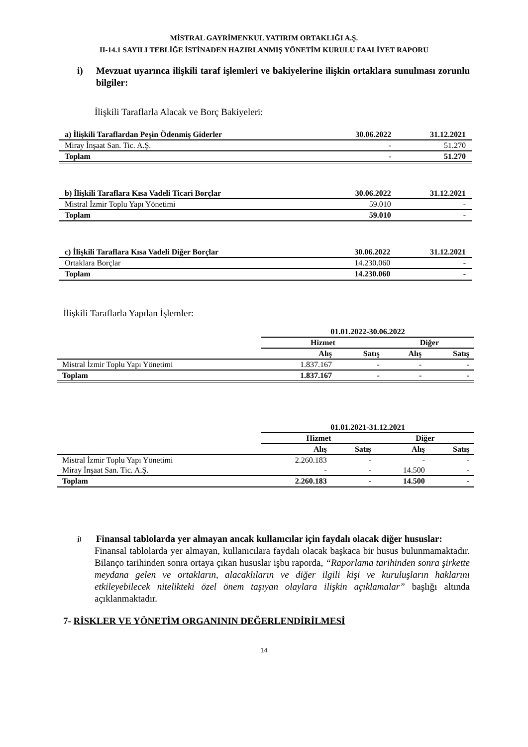MİSTRAL GAYRİMENKUL YATIRIM ORTAKLIĞI A.Ş.
II-14.1 SAYILI TEBLİĞE İSTİNADEN HAZIRLANMIŞ YÖNETİM KURULU FAALİYET RAPORU
i) Mevzuat uyarınca ilişkili taraf işlemleri ve bakiyelerine ilişkin ortaklara sunulması zorunlu bilgiler:
İlişkili Taraflarla Alacak ve Borç Bakiyeleri:
| a) İlişkili Taraflardan Peşin Ödenmiş Giderler | 30.06.2022 | 31.12.2021 |
| Miray İnşaat San. Tic. A.Ş. | - | 51.270 |
| Toplam | - | 51.270 |
| b) İlişkili Taraflara Kısa Vadeli Ticari Borçlar | 30.06.2022 | 31.12.2021 |
| Mistral İzmir Toplu Yapı Yönetimi | 59.010 | - |
| Toplam | 59.010 | - |
| c) İlişkili Taraflara Kısa Vadeli Diğer Borçlar | 30.06.2022 | 31.12.2021 |
| Ortaklara Borçlar | 14.230.060 | - |
| Toplam | 14.230.060 | - |
İlişkili Taraflarla Yapılan İşlemler:
| | 01.01.2022-30.06.2022 | | | |
| | Hizmet | | Diğer | |
| | Alış | Satış | Alış | Satış |
| Mistral İzmir Toplu Yapı Yönetimi | 1.837.167 | - | - | - |
| Toplam | 1.837.167 | - | - | - |
| | 01.01.2021-31.12.2021 | | | |
| | Hizmet | | Diğer | |
| | Alış | Satış | Alış | Satış |
| Mistral İzmir Toplu Yapı Yönetimi | 2.260.183 | - | - | - |
| Miray İnşaat San. Tic. A.Ş. | - | - | 14.500 | - |
| Toplam | 2.260.183 | - | 14.500 | - |
j) Finansal tablolarda yer almayan ancak kullanıcılar için faydalı olacak diğer hususlar:
Finansal tablolarda yer almayan, kullanıcılara faydalı olacak başkaca bir husus bulunmamaktadır. Bilanço tarihinden sonra ortaya çıkan hususlar işbu raporda, “Raporlama tarihinden sonra şirkette meydana gelen ve ortakların, alacaklıların ve diğer ilgili kişi ve kuruluşların haklarını etkileyebilecek nitelikteki özel önem taşıyan olaylara ilişkin açıklamalar” başlığı altında açıklanmaktadır.
7- RİSKLER VE YÖNETİM ORGANININ DEĞERLENDİRİLMESİ
14